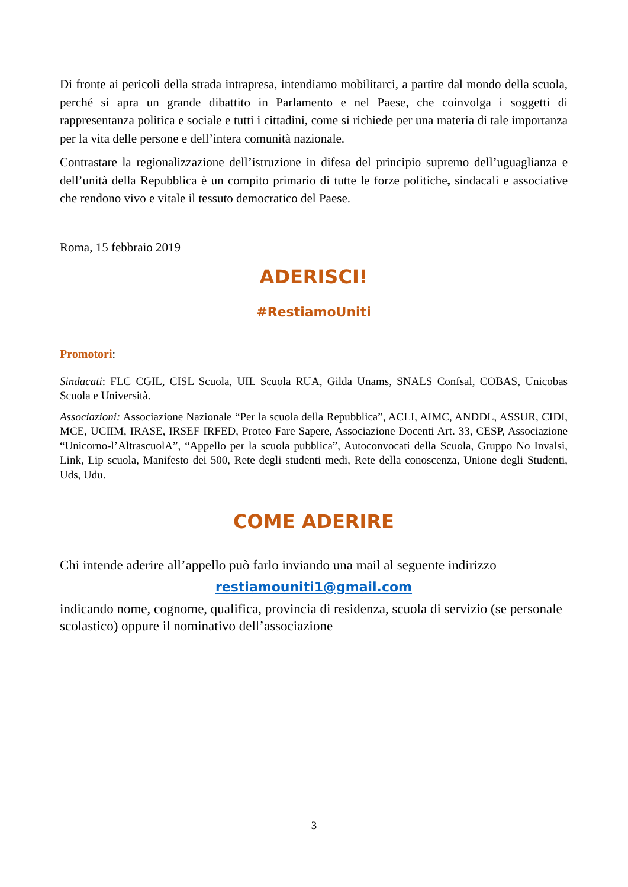Di fronte ai pericoli della strada intrapresa, intendiamo mobilitarci, a partire dal mondo della scuola, perché si apra un grande dibattito in Parlamento e nel Paese, che coinvolga i soggetti di rappresentanza politica e sociale e tutti i cittadini, come si richiede per una materia di tale importanza per la vita delle persone e dell’intera comunità nazionale.
Contrastare la regionalizzazione dell’istruzione in difesa del principio supremo dell’uguaglianza e dell’unità della Repubblica è un compito primario di tutte le forze politiche, sindacali e associative che rendono vivo e vitale il tessuto democratico del Paese.
Roma, 15 febbraio 2019
ADERISCI!
#RestiamoUniti
Promotori:
Sindacati: FLC CGIL, CISL Scuola, UIL Scuola RUA, Gilda Unams, SNALS Confsal, COBAS, Unicobas Scuola e Università.
Associazioni: Associazione Nazionale “Per la scuola della Repubblica”, ACLI, AIMC, ANDDL, ASSUR, CIDI, MCE, UCIIM, IRASE, IRSEF IRFED, Proteo Fare Sapere, Associazione Docenti Art. 33, CESP, Associazione “Unicorno-l’AltrascuolA”, “Appello per la scuola pubblica”, Autoconvocati della Scuola, Gruppo No Invalsi, Link, Lip scuola, Manifesto dei 500, Rete degli studenti medi, Rete della conoscenza, Unione degli Studenti, Uds, Udu.
COME ADERIRE
Chi intende aderire all’appello può farlo inviando una mail al seguente indirizzo
restiamouniti1@gmail.com
indicando nome, cognome, qualifica, provincia di residenza, scuola di servizio (se personale scolastico) oppure il nominativo dell’associazione
3